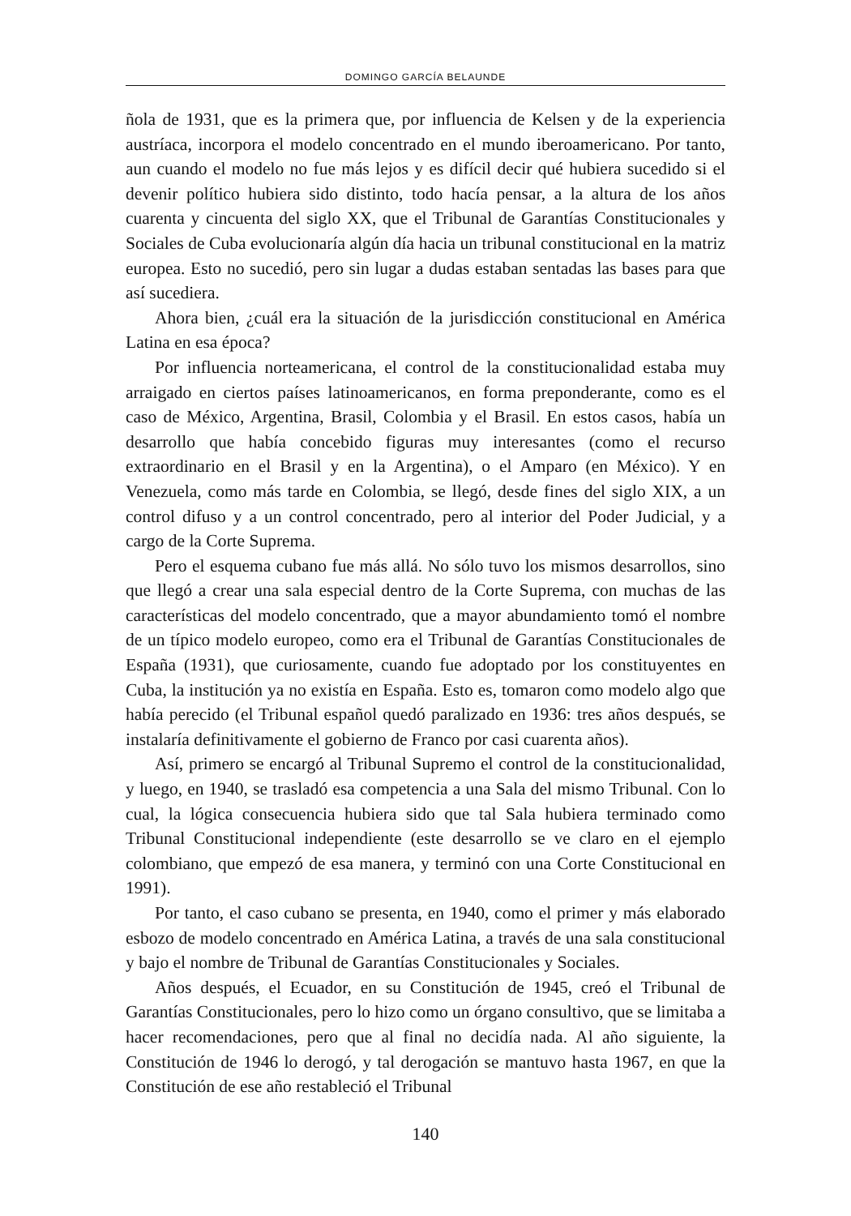DOMINGO GARCÍA BELAUNDE
ñola de 1931, que es la primera que, por influencia de Kelsen y de la experiencia austríaca, incorpora el modelo concentrado en el mundo iberoamericano. Por tanto, aun cuando el modelo no fue más lejos y es difícil decir qué hubiera sucedido si el devenir político hubiera sido distinto, todo hacía pensar, a la altura de los años cuarenta y cincuenta del siglo XX, que el Tribunal de Garantías Constitucionales y Sociales de Cuba evolucionaría algún día hacia un tribunal constitucional en la matriz europea. Esto no sucedió, pero sin lugar a dudas estaban sentadas las bases para que así sucediera.
Ahora bien, ¿cuál era la situación de la jurisdicción constitucional en América Latina en esa época?
Por influencia norteamericana, el control de la constitucionalidad estaba muy arraigado en ciertos países latinoamericanos, en forma preponderante, como es el caso de México, Argentina, Brasil, Colombia y el Brasil. En estos casos, había un desarrollo que había concebido figuras muy interesantes (como el recurso extraordinario en el Brasil y en la Argentina), o el Amparo (en México). Y en Venezuela, como más tarde en Colombia, se llegó, desde fines del siglo XIX, a un control difuso y a un control concentrado, pero al interior del Poder Judicial, y a cargo de la Corte Suprema.
Pero el esquema cubano fue más allá. No sólo tuvo los mismos desarrollos, sino que llegó a crear una sala especial dentro de la Corte Suprema, con muchas de las características del modelo concentrado, que a mayor abundamiento tomó el nombre de un típico modelo europeo, como era el Tribunal de Garantías Constitucionales de España (1931), que curiosamente, cuando fue adoptado por los constituyentes en Cuba, la institución ya no existía en España. Esto es, tomaron como modelo algo que había perecido (el Tribunal español quedó paralizado en 1936: tres años después, se instalaría definitivamente el gobierno de Franco por casi cuarenta años).
Así, primero se encargó al Tribunal Supremo el control de la constitucionalidad, y luego, en 1940, se trasladó esa competencia a una Sala del mismo Tribunal. Con lo cual, la lógica consecuencia hubiera sido que tal Sala hubiera terminado como Tribunal Constitucional independiente (este desarrollo se ve claro en el ejemplo colombiano, que empezó de esa manera, y terminó con una Corte Constitucional en 1991).
Por tanto, el caso cubano se presenta, en 1940, como el primer y más elaborado esbozo de modelo concentrado en América Latina, a través de una sala constitucional y bajo el nombre de Tribunal de Garantías Constitucionales y Sociales.
Años después, el Ecuador, en su Constitución de 1945, creó el Tribunal de Garantías Constitucionales, pero lo hizo como un órgano consultivo, que se limitaba a hacer recomendaciones, pero que al final no decidía nada. Al año siguiente, la Constitución de 1946 lo derogó, y tal derogación se mantuvo hasta 1967, en que la Constitución de ese año restableció el Tribunal
140